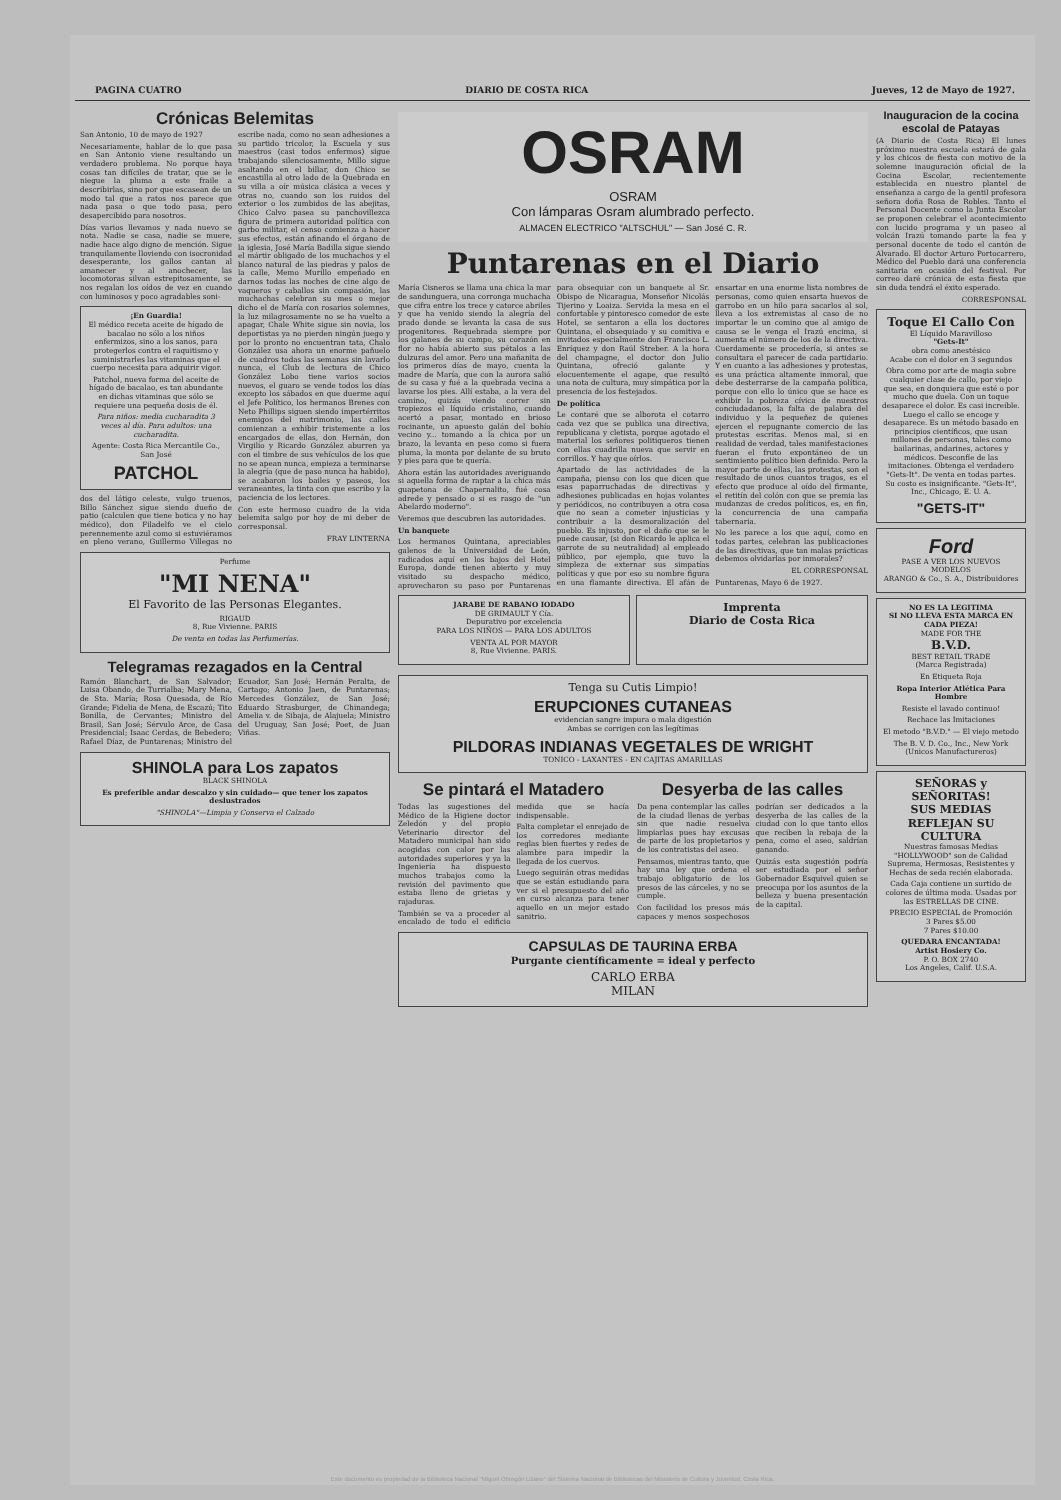PAGINA CUATRO DIARIO DE COSTA RICA Jueves, 12 de Mayo de 1927.
Crónicas Belemitas
San Antonio, 10 de mayo de 1927
Necesariamente, hablar de lo que pasa en San Antonio viene resultando un verdadero problema. No porque haya cosas tan difíciles de tratar, que se le niegue la pluma a este fraile a describirlas, sino por que escasean de un modo tal que a ratos nos parece que nada pasa o que todo pasa, pero desapercibido para nosotros.
Días varios llevamos y nada nuevo se nota. Nadie se casa, nadie se muere, nadie hace algo digno de mención. Sigue tranquilamente lloviendo con isocronidad desesperante, los gallos cantan al amanecer y al anochecer, las locomotoras silvan estrepitosamente, se nos regalan los oídos de vez en cuando con luminosos y poco agradables soni-
¡En Guardia!
El médico receta aceite de hígado de bacalao no sólo a los niños enfermizos, sino a los sanos, para protegerlos contra el raquitismo y suministrarles las vitaminas que el cuerpo necesita para adquirir vigor.
Patchol, nueva forma del aceite de hígado de bacalao, es tan abundante en dichas vitaminas que sólo se requiere una pequeña dosis de él.
Para niños: media cucharadita 3 veces al día. Para adultos: una cucharadita.
Agente: Costa Rica Mercantile Co., San José
PATCHOL
dos del látigo celeste, vulgo truenos, Billo Sánchez sigue siendo dueño de patio (calculen que tiene botica y no hay médico), don Filadelfo ve el cielo perennemente azul como si estuviéramos en pleno verano, Guillermo Villegas no escribe nada, como no sean adhesiones a su partido tricolor, la Escuela y sus maestros (casi todos enfermos) sigue trabajando silenciosamente, Millo sigue asaltando en el billar, don Chico se encastilla al otro lado de la Quebrada en su villa a oír música clásica a veces y otras no, cuando son los ruidos del exterior o los zumbidos de las abejitas, Chico Calvo pasea su panchovillezca figura de primera autoridad política con garbo militar, el censo comienza a hacer sus efectos, están afinando el órgano de la iglesia, José María Badilla sigue siendo el mártir obligado de los muchachos y el blanco natural de las piedras y palos de la calle, Memo Murillo empeñado en darnos todas las noches de cine algo de vaqueros y caballos sin compasión, las muchachas celebran su mes o mejor dicho el de María con rosarios solemnes, la luz milagrosamente no se ha vuelto a apagar, Chale White sigue sin novia, los deportistas ya no pierden ningún juego y por lo pronto no encuentran tata, Chalo González usa ahora un enorme pañuelo de cuadros todas las semanas sin lavarlo nunca, el Club de lectura de Chico González Lobo tiene varios socios nuevos, el guaro se vende todos los días excepto los sábados en que duerme aquí el Jefe Político, los hermanos Brenes con Neto Phillips siguen siendo impertérritos enemigos del matrimonio, las calles comienzan a exhibir tristemente a los encargados de ellas, don Hernán, don Virgilio y Ricardo González aburren ya con el timbre de sus vehículos de los que no se apean nunca, empieza a terminarse la alegría (que de paso nunca ha habido), se acabaron los bailes y paseos, los veraneantes, la tinta con que escribo y la paciencia de los lectores.
Con este hermoso cuadro de la vida belemita salgo por hoy de mi deber de corresponsal.
FRAY LINTERNA
Perfume
"MI NENA"
El Favorito de las Personas Elegantes.
RIGAUD
8, Rue Vivienne. PARIS
De venta en todas las Perfumerías.
Telegramas rezagados en la Central
Ramón Blanchart, de San Salvador; Luisa Obando, de Turrialba; Mary Mena, de Sta. María; Rosa Quesada, de Río Grande; Fidelia de Mena, de Escazú; Tito Bonilla, de Cervantes; Ministro del Brasil, San José; Sérvulo Arce, de Casa Presidencial; Isaac Cerdas, de Bebedero; Rafael Díaz, de Puntarenas; Ministro del Ecuador, San José; Hernán Peralta, de Cartago; Antonio Jaen, de Puntarenas; Mercedes González, de San José; Eduardo Strasburger, de Chinandega; Amelia v. de Sibaja, de Alajuela; Ministro del Uruguay, San José; Poet, de Juan Viñas.
SHINOLA para Los zapatos
BLACK SHINOLA
Es preferible andar descalzo y sin cuidado— que tener los zapatos deslustrados
"SHINOLA"—Limpia y Conserva el Calzado
OSRAM
OSRAM
Con lámparas Osram alumbrado perfecto.
ALMACEN ELECTRICO "ALTSCHUL" — San José C. R.
Puntarenas en el Diario
María Cisneros se llama una chica la mar de sandunguera, una corronga muchacha que cifra entre los trece y catorce abriles y que ha venido siendo la alegría del prado donde se levanta la casa de sus progenitores. Requebrada siempre por los galanes de su campo, su corazón en flor no había abierto sus pétalos a las dulzuras del amor. Pero una mañanita de los primeros días de mayo, cuenta la madre de María, que con la aurora salió de su casa y fué a la quebrada vecina a lavarse los pies. Allí estaba, a la vera del camino, quizás viendo correr sin tropiezos el líquido cristalino, cuando acertó a pasar, montado en brioso rocinante, un apuesto galán del bohío vecino y... tomando a la chica por un brazo, la levanta en peso como si fuera pluma, la monta por delante de su bruto y pies para que te quería.
Ahora están las autoridades averiguando si aquella forma de raptar a la chica más guapetona de Chapernalito, fué cosa adrede y pensado o si es rasgo de "un Abelardo moderno".
Veremos que descubren las autoridades.
Un banquete
Los hermanos Quintana, apreciables galenos de la Universidad de León, radicados aquí en los bajos del Hotel Europa, donde tienen abierto y muy visitado su despacho médico, aprovecharon su paso por Puntarenas para obsequiar con un banquete al Sr. Obispo de Nicaragua, Monseñor Nicolás Tijerino y Loaiza. Servida la mesa en el confortable y pintoresco comedor de este Hotel, se sentaron a ella los doctores Quintana, el obsequiado y su comitiva e invitados especialmente don Francisco L. Enríquez y don Raúl Streber. A la hora del champagne, el doctor don Julio Quintana, ofreció galante y elocuentemente el agape, que resultó una nota de cultura, muy simpática por la presencia de los festejados.
De política
Le contaré que se alborota el cotarro cada vez que se publica una directiva, republicana y cletista, porque agotado el material los señores politiqueros tienen con ellas cuadrilla nueva que servir en corrillos. Y hay que oírlos.
Apartado de las actividades de la campaña, pienso con los que dicen que esas paparruchadas de directivas y adhesiones publicadas en hojas volantes y periódicos, no contribuyen a otra cosa que no sean a cometer injusticias y contribuir a la desmoralización del pueblo. Es injusto, por el daño que se le puede causar, (si don Ricardo le aplica el garrote de su neutralidad) al empleado público, por ejemplo, que tuvo la simpleza de externar sus simpatías políticas y que por eso su nombre figura en una flamante directiva. El afán de ensartar en una enorme lista nombres de personas, como quien ensarta huevos de garrobo en un hilo para sacarlos al sol, lleva a los extremistas al caso de no importar le un comino que al amigo de causa se le venga el Irazú encima, si aumenta el número de los de la directiva. Cuerdamente se procedería, si antes se consultara el parecer de cada partidario. Y en cuanto a las adhesiones y protestas, es una práctica altamente inmoral, que debe desterrarse de la campaña política, porque con ello lo único que se hace es exhibir la pobreza cívica de nuestros conciudadanos, la falta de palabra del individuo y la pequeñez de quienes ejercen el repugnante comercio de las protestas escritas. Menos mal, si en realidad de verdad, tales manifestaciones fueran el fruto expontáneo de un sentimiento político bien definido. Pero la mayor parte de ellas, las protestas, son el resultado de unos cuantos tragos, es el efecto que produce al oído del firmante, el retitín del colón con que se premia las mudanzas de credos políticos, es, en fin, la concurrencia de una campaña tabernaria.
No les parece a los que aquí, como en todas partes, celebran las publicaciones de las directivas, que tan malas prácticas debemos olvidarlas por inmorales?
EL CORRESPONSAL
Puntarenas, Mayo 6 de 1927.
JARABE DE RABANO IODADO
DE GRIMAULT Y Cía.
Depurativo por excelencia
PARA LOS NIÑOS — PARA LOS ADULTOS
VENTA AL POR MAYOR
8, Rue Vivienne. PARIS.
Imprenta
Diario de Costa Rica
Tenga su Cutis Limpio!
ERUPCIONES CUTANEAS
evidencian sangre impura o mala digestión
Ambas se corrigen con las legítimas
PILDORAS INDIANAS VEGETALES DE WRIGHT
TONICO - LAXANTES - EN CAJITAS AMARILLAS
Se pintará el Matadero
Todas las sugestiones del Médico de la Higiene doctor Zeledón y del propio Veterinario director del Matadero municipal han sido acogidas con calor por las autoridades superiores y ya la Ingeniería ha dispuesto muchos trabajos como la revisión del pavimento que estaba lleno de grietas y rajaduras.
También se va a proceder al encalado de todo el edificio medida que se hacía indispensable.
Falta completar el enrejado de los corredores mediante reglas bien fuertes y redes de alambre para impedir la llegada de los cuervos.
Luego seguirán otras medidas que se están estudiando para ver si el presupuesto del año en curso alcanza para tener aquello en un mejor estado sanitrio.
Desyerba de las calles
Da pena contemplar las calles de la ciudad llenas de yerbas sin que nadie resuelva limpiarlas pues hay excusas de parte de los propietarios y de los contratistas del aseo.
Pensamos, mientras tanto, que hay una ley que ordena el trabajo obligatorio de los presos de las cárceles, y no se cumple.
Con facilidad los presos más capaces y menos sospechosos podrían ser dedicados a la desyerba de las calles de la ciudad con lo que tanto ellos que reciben la rebaja de la pena, como el aseo, saldrían ganando.
Quizás esta sugestión podría ser estudiada por el señor Gobernador Esquivel quien se preocupa por los asuntos de la belleza y buena presentación de la capital.
CAPSULAS DE TAURINA ERBA
Purgante científicamente = ideal y perfecto
CARLO ERBA
MILAN
Inauguracion de la cocina escolal de Patayas
(A Diario de Costa Rica) El lunes próximo nuestra escuela estará de gala y los chicos de fiesta con motivo de la solemne inauguración oficial de la Cocina Escolar, recientemente establecida en nuestro plantel de enseñanza a cargo de la gentil profesora señora doña Rosa de Robles. Tanto el Personal Docente como la Junta Escolar se proponen celebrar el acontecimiento con lucido programa y un paseo al volcán Irazú tomando parte la fea y personal docente de todo el cantón de Alvarado. El doctor Arturo Portocarrero, Médico del Pueblo dará una conferencia sanitaria en ocasión del festival. Por correo daré crónica de esta fiesta que sin duda tendrá el éxito esperado.
CORRESPONSAL
Toque El Callo Con
El Líquido Maravilloso
"Gets-It"
obra como anestésico
Acabe con el dolor en 3 segundos
Obra como por arte de magia sobre cualquier clase de callo, por viejo que sea, en donquiera que esté o por mucho que duela. Con un toque desaparece el dolor. Es casi increíble. Luego el callo se encoge y desaparece. Es un método basado en principios científicos, que usan millones de personas, tales como bailarinas, andarines, actores y médicos. Desconfíe de las imitaciones. Obtenga el verdadero "Gets-It". De venta en todas partes. Su costo es insignificante. "Gets-It", Inc., Chicago, E. U. A.
"GETS-IT"
Ford
PASE A VER LOS NUEVOS MODELOS
ARANGO & Co., S. A., Distribuidores
NO ES LA LEGITIMA
SI NO LLEVA ESTA MARCA EN CADA PIEZA!
MADE FOR THE
B.V.D.
BEST RETAIL TRADE
(Marca Registrada)
En Etiqueta Roja
Ropa Interior Atlética Para Hombre
Resiste el lavado continuo!
Rechace las Imitaciones
El metodo "B.V.D." — El viejo metodo
The B. V. D. Co., Inc., New York (Unicos Manufactureros)
SEÑORAS y SEÑORITAS!
SUS MEDIAS
REFLEJAN SU CULTURA
Nuestras famosas Medias "HOLLYWOOD" son de Calidad Suprema, Hermosas, Resistentes y Hechas de seda recién elaborada.
Cada Caja contiene un surtido de colores de última moda. Usadas por las ESTRELLAS DE CINE.
PRECIO ESPECIAL de Promoción
3 Pares $5.00
7 Pares $10.00
QUEDARA ENCANTADA!
Artist Hosiery Co.
P. O. BOX 2740
Los Angeles, Calif. U.S.A.
Este documento es propiedad de la Biblioteca Nacional "Miguel Obregón Lizano" del Sistema Nacional de Bibliotecas del Ministerio de Cultura y Juventud, Costa Rica.